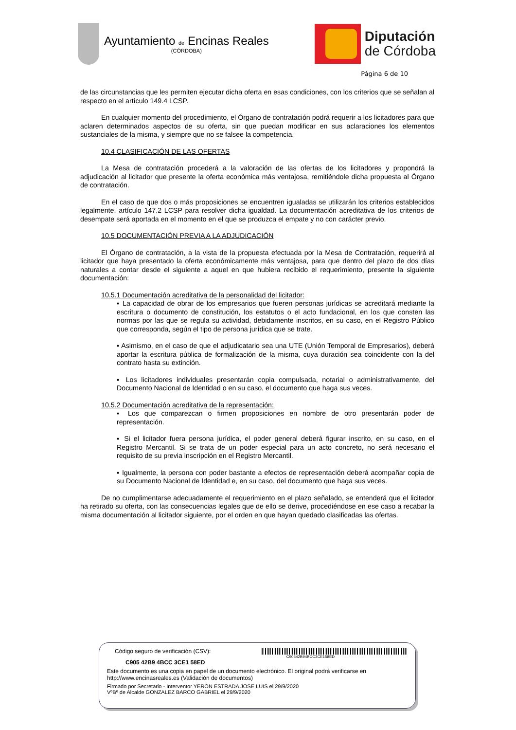Ayuntamiento de Encinas Reales
(CÓRDOBA)
Diputación
de Córdoba
Página 6 de 10
de las circunstancias que les permiten ejecutar dicha oferta en esas condiciones, con los criterios que se señalan al respecto en el artículo 149.4 LCSP.
En cualquier momento del procedimiento, el Órgano de contratación podrá requerir a los licitadores para que aclaren determinados aspectos de su oferta, sin que puedan modificar en sus aclaraciones los elementos sustanciales de la misma, y siempre que no se falsee la competencia.
10.4 CLASIFICACIÓN DE LAS OFERTAS
La Mesa de contratación procederá a la valoración de las ofertas de los licitadores y propondrá la adjudicación al licitador que presente la oferta económica más ventajosa, remitiéndole dicha propuesta al Órgano de contratación.
En el caso de que dos o más proposiciones se encuentren igualadas se utilizarán los criterios establecidos legalmente, artículo 147.2 LCSP para resolver dicha igualdad. La documentación acreditativa de los criterios de desempate será aportada en el momento en el que se produzca el empate y no con carácter previo.
10.5 DOCUMENTACIÓN PREVIA A LA ADJUDICACIÓN
El Órgano de contratación, a la vista de la propuesta efectuada por la Mesa de Contratación, requerirá al licitador que haya presentado la oferta económicamente más ventajosa, para que dentro del plazo de dos días naturales a contar desde el siguiente a aquel en que hubiera recibido el requerimiento, presente la siguiente documentación:
10.5.1 Documentación acreditativa de la personalidad del licitador:
▪ La capacidad de obrar de los empresarios que fueren personas jurídicas se acreditará mediante la escritura o documento de constitución, los estatutos o el acto fundacional, en los que consten las normas por las que se regula su actividad, debidamente inscritos, en su caso, en el Registro Público que corresponda, según el tipo de persona jurídica que se trate.
▪ Asimismo, en el caso de que el adjudicatario sea una UTE (Unión Temporal de Empresarios), deberá aportar la escritura pública de formalización de la misma, cuya duración sea coincidente con la del contrato hasta su extinción.
▪ Los licitadores individuales presentarán copia compulsada, notarial o administrativamente, del Documento Nacional de Identidad o en su caso, el documento que haga sus veces.
10.5.2 Documentación acreditativa de la representación:
▪ Los que comparezcan o firmen proposiciones en nombre de otro presentarán poder de representación.
▪ Si el licitador fuera persona jurídica, el poder general deberá figurar inscrito, en su caso, en el Registro Mercantil. Si se trata de un poder especial para un acto concreto, no será necesario el requisito de su previa inscripción en el Registro Mercantil.
▪ Igualmente, la persona con poder bastante a efectos de representación deberá acompañar copia de su Documento Nacional de Identidad e, en su caso, del documento que haga sus veces.
De no cumplimentarse adecuadamente el requerimiento en el plazo señalado, se entenderá que el licitador ha retirado su oferta, con las consecuencias legales que de ello se derive, procediéndose en ese caso a recabar la misma documentación al licitador siguiente, por el orden en que hayan quedado clasificadas las ofertas.
Código seguro de verificación (CSV):
C90542B94BCC3CE158ED
C905 42B9 4BCC 3CE1 58ED
Este documento es una copia en papel de un documento electrónico. El original podrá verificarse en
http://www.encinasreales.es (Validación de documentos)
Firmado por Secretario - Interventor YERON ESTRADA JOSE LUIS el 29/9/2020
VºBº de Alcalde GONZALEZ BARCO GABRIEL el 29/9/2020